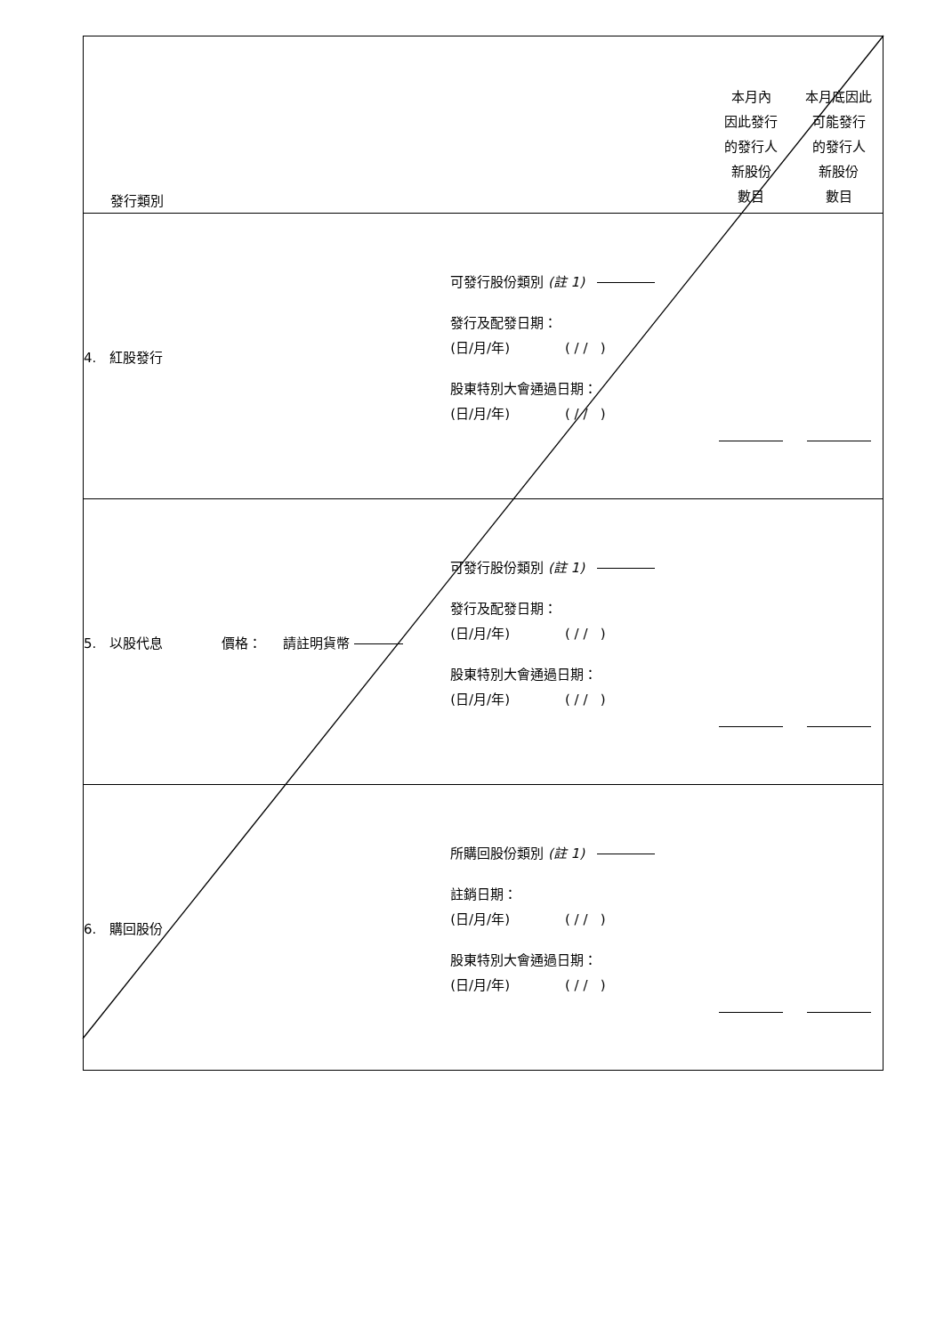| 發行類別 | | 本月內 因此發行 的發行人 新股份 數目 | 本月底因此 可能發行 的發行人 新股份 數目 |
| 4. 紅股發行 | 可發行股份類別 (註 1) 發行及配發日期： (日/月/年) ( / / ) 股東特別大會通過日期： (日/月/年) ( / / ) | | |
| 5. 以股代息 價格： 請註明貨幣 | 可發行股份類別 (註 1) 發行及配發日期： (日/月/年) ( / / ) 股東特別大會通過日期： (日/月/年) ( / / ) | | |
| 6. 購回股份 | 所購回股份類別 (註 1) 註銷日期： (日/月/年) ( / / ) 股東特別大會通過日期： (日/月/年) ( / / ) | | |